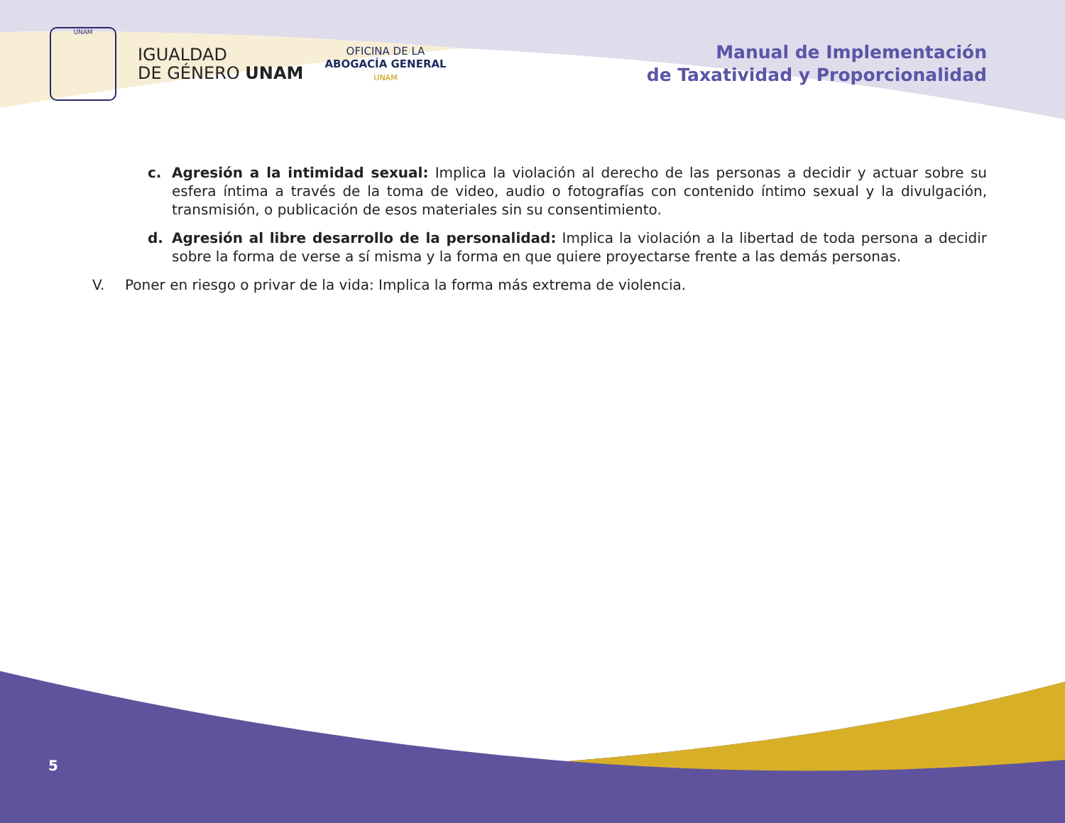UNAM
IGUALDAD
DE GÉNERO UNAM
OFICINA DE LA
ABOGACÍA GENERAL
UNAM
Manual de Implementación
de Taxatividad y Proporcionalidad
c. Agresión a la intimidad sexual: Implica la violación al derecho de las personas a decidir y actuar sobre su esfera íntima a través de la toma de video, audio o fotografías con contenido íntimo sexual y la divulgación, transmisión, o publicación de esos materiales sin su consentimiento.
d. Agresión al libre desarrollo de la personalidad: Implica la violación a la libertad de toda persona a decidir sobre la forma de verse a sí misma y la forma en que quiere proyectarse frente a las demás personas.
V. Poner en riesgo o privar de la vida: Implica la forma más extrema de violencia.
5